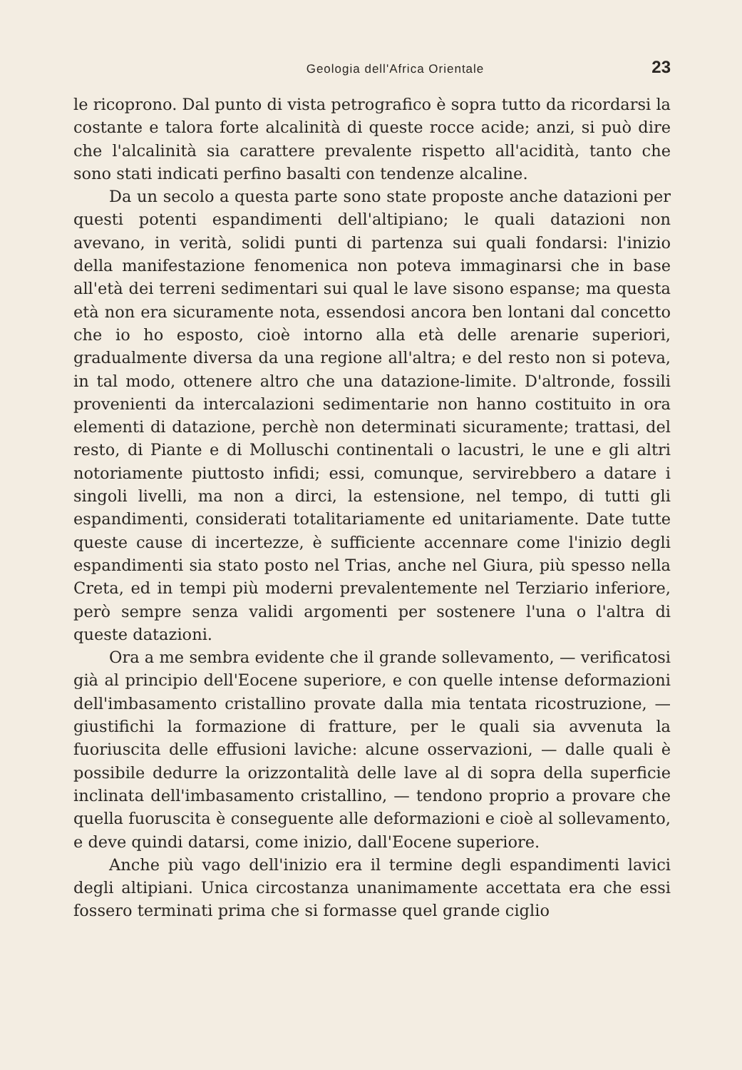Geologia dell'Africa Orientale 23
le ricoprono. Dal punto di vista petrografico è sopra tutto da ricordarsi la costante e talora forte alcalinità di queste rocce acide; anzi, si può dire che l'alcalinità sia carattere prevalente rispetto all'acidità, tanto che sono stati indicati perfino basalti con tendenze alcaline.
Da un secolo a questa parte sono state proposte anche datazioni per questi potenti espandimenti dell'altipiano; le quali datazioni non avevano, in verità, solidi punti di partenza sui quali fondarsi: l'inizio della manifestazione fenomenica non poteva immaginarsi che in base all'età dei terreni sedimentari sui qual le lave sisono espanse; ma questa età non era sicuramente nota, essendosi ancora ben lontani dal concetto che io ho esposto, cioè intorno alla età delle arenarie superiori, gradualmente diversa da una regione all'altra; e del resto non si poteva, in tal modo, ottenere altro che una datazione-limite. D'altronde, fossili provenienti da intercalazioni sedimentarie non hanno costituito in ora elementi di datazione, perchè non determinati sicuramente; trattasi, del resto, di Piante e di Molluschi continentali o lacustri, le une e gli altri notoriamente piuttosto infidi; essi, comunque, servirebbero a datare i singoli livelli, ma non a dirci, la estensione, nel tempo, di tutti gli espandimenti, considerati totalitariamente ed unitariamente. Date tutte queste cause di incertezze, è sufficiente accennare come l'inizio degli espandimenti sia stato posto nel Trias, anche nel Giura, più spesso nella Creta, ed in tempi più moderni prevalentemente nel Terziario inferiore, però sempre senza validi argomenti per sostenere l'una o l'altra di queste datazioni.
Ora a me sembra evidente che il grande sollevamento, — verificatosi già al principio dell'Eocene superiore, e con quelle intense deformazioni dell'imbasamento cristallino provate dalla mia tentata ricostruzione, — giustifichi la formazione di fratture, per le quali sia avvenuta la fuoriuscita delle effusioni laviche: alcune osservazioni, — dalle quali è possibile dedurre la orizzontalità delle lave al di sopra della superficie inclinata dell'imbasamento cristallino, — tendono proprio a provare che quella fuoruscita è conseguente alle deformazioni e cioè al sollevamento, e deve quindi datarsi, come inizio, dall'Eocene superiore.
Anche più vago dell'inizio era il termine degli espandimenti lavici degli altipiani. Unica circostanza unanimamente accettata era che essi fossero terminati prima che si formasse quel grande ciglio